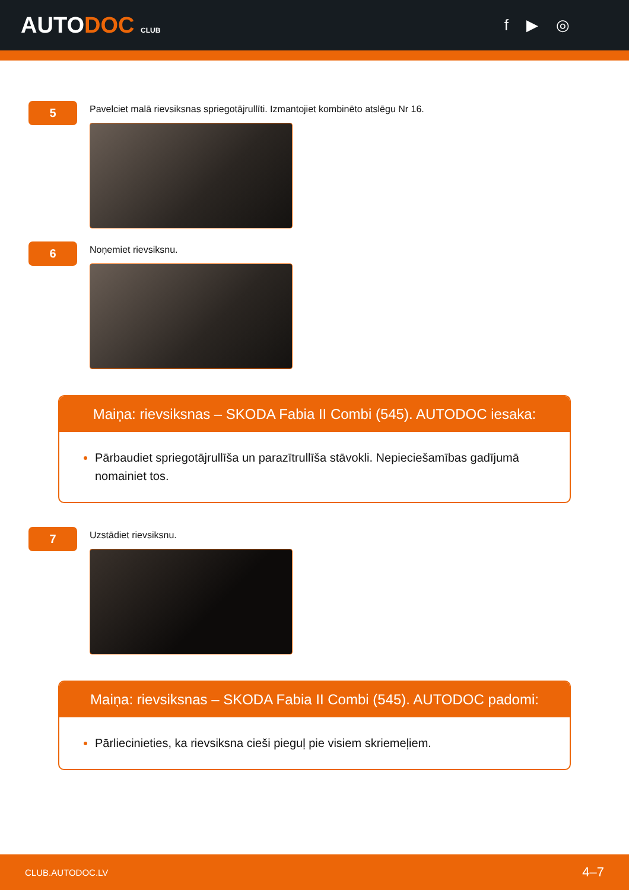AUTODOC CLUB
f ▶ ◎
5
Pavelciet malā rievsiksnas spriegotājrullīti. Izmantojiet kombinēto atslēgu Nr 16.
6
Noņemiet rievsiksnu.
Maiņa: rievsiksnas – SKODA Fabia II Combi (545). AUTODOC iesaka:
Pārbaudiet spriegotājrullīša un parazītrullīša stāvokli. Nepieciešamības gadījumā nomainiet tos.
7
Uzstādiet rievsiksnu.
Maiņa: rievsiksnas – SKODA Fabia II Combi (545). AUTODOC padomi:
Pārliecinieties, ka rievsiksna cieši pieguļ pie visiem skriemeļiem.
CLUB.AUTODOC.LV 4–7